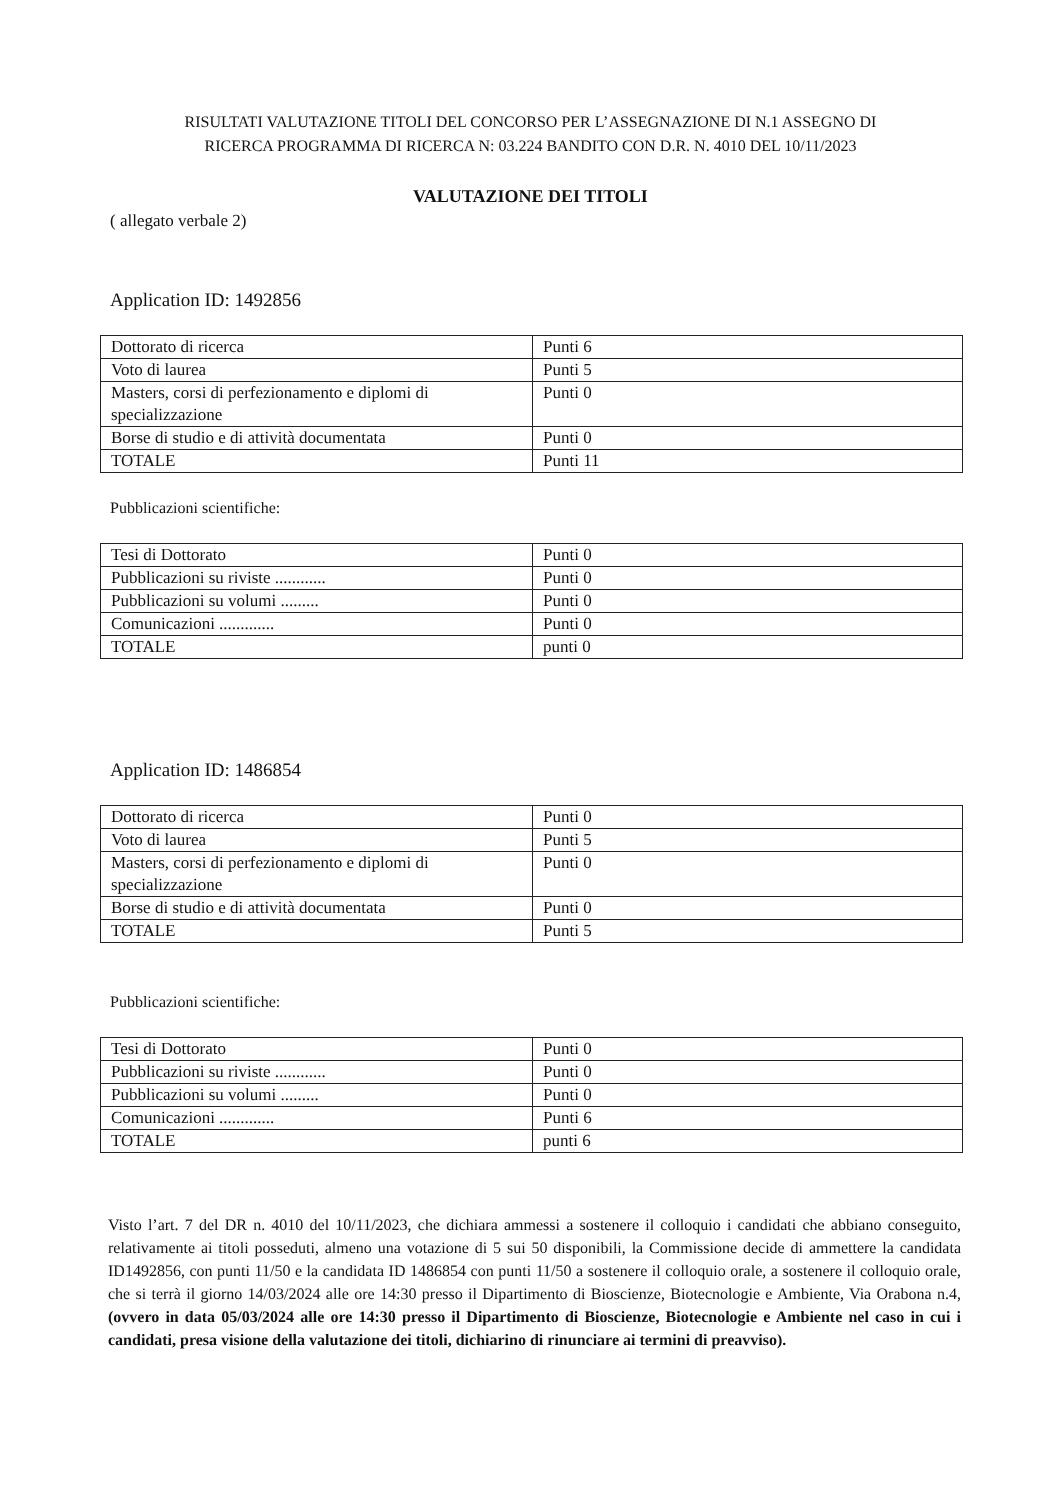RISULTATI VALUTAZIONE TITOLI DEL CONCORSO PER L’ASSEGNAZIONE DI N.1 ASSEGNO DI
RICERCA PROGRAMMA DI RICERCA N: 03.224 BANDITO CON D.R. N. 4010 DEL 10/11/2023
VALUTAZIONE DEI TITOLI
( allegato verbale 2)
Application ID: 1492856
| Dottorato di ricerca | Punti 6 |
| Voto di laurea | Punti 5 |
| Masters, corsi di perfezionamento e diplomi di specializzazione | Punti 0 |
| Borse di studio e di attività documentata | Punti 0 |
| TOTALE | Punti 11 |
Pubblicazioni scientifiche:
| Tesi di Dottorato | Punti 0 |
| Pubblicazioni su riviste ............ | Punti 0 |
| Pubblicazioni su volumi ......... | Punti 0 |
| Comunicazioni ............. | Punti 0 |
| TOTALE | punti 0 |
Application ID: 1486854
| Dottorato di ricerca | Punti 0 |
| Voto di laurea | Punti 5 |
| Masters, corsi di perfezionamento e diplomi di specializzazione | Punti 0 |
| Borse di studio e di attività documentata | Punti 0 |
| TOTALE | Punti 5 |
Pubblicazioni scientifiche:
| Tesi di Dottorato | Punti 0 |
| Pubblicazioni su riviste ............ | Punti 0 |
| Pubblicazioni su volumi ......... | Punti 0 |
| Comunicazioni ............. | Punti 6 |
| TOTALE | punti 6 |
Visto l’art. 7 del DR n. 4010 del 10/11/2023, che dichiara ammessi a sostenere il colloquio i candidati che abbiano conseguito, relativamente ai titoli posseduti, almeno una votazione di 5 sui 50 disponibili, la Commissione decide di ammettere la candidata ID1492856, con punti 11/50 e la candidata ID 1486854 con punti 11/50 a sostenere il colloquio orale, a sostenere il colloquio orale, che si terrà il giorno 14/03/2024 alle ore 14:30 presso il Dipartimento di Bioscienze, Biotecnologie e Ambiente, Via Orabona n.4, (ovvero in data 05/03/2024 alle ore 14:30 presso il Dipartimento di Bioscienze, Biotecnologie e Ambiente nel caso in cui i candidati, presa visione della valutazione dei titoli, dichiarino di rinunciare ai termini di preavviso).